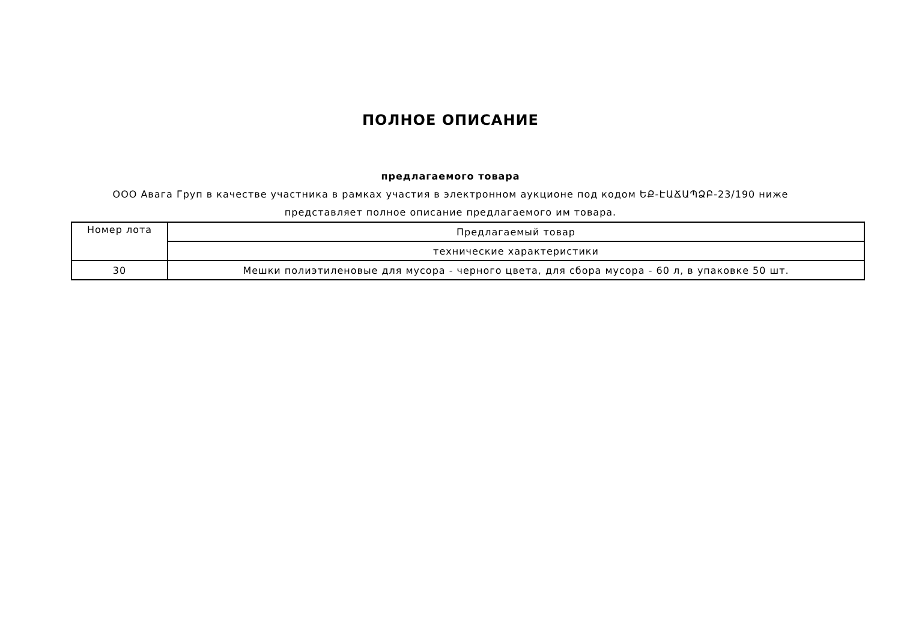ПОЛНОЕ ОПИСАНИЕ
предлагаемого товара
ООО Авага Груп в качестве участника в рамках участия в электронном аукционе под кодом ԵՔ-ԷԱՃԱՊՁԲ-23/190 ниже представляет полное описание предлагаемого им товара.
| Номер лота | Предлагаемый товар |
| | технические характеристики |
| 30 | Мешки полиэтиленовые для мусора - черного цвета, для сбора мусора - 60 л, в упаковке 50 шт. |